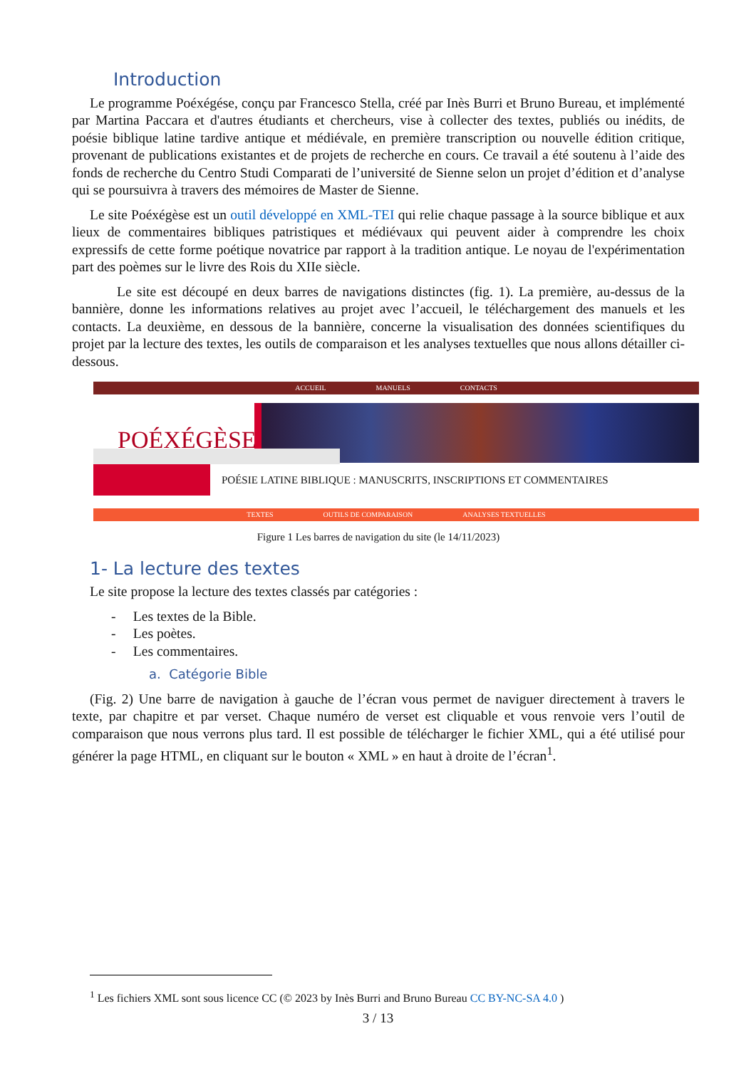Introduction
Le programme Poéxégése, conçu par Francesco Stella, créé par Inès Burri et Bruno Bureau, et implémenté par Martina Paccara et d'autres étudiants et chercheurs, vise à collecter des textes, publiés ou inédits, de poésie biblique latine tardive antique et médiévale, en première transcription ou nouvelle édition critique, provenant de publications existantes et de projets de recherche en cours. Ce travail a été soutenu à l’aide des fonds de recherche du Centro Studi Comparati de l’université de Sienne selon un projet d’édition et d’analyse qui se poursuivra à travers des mémoires de Master de Sienne.
Le site Poéxégèse est un outil développé en XML-TEI qui relie chaque passage à la source biblique et aux lieux de commentaires bibliques patristiques et médiévaux qui peuvent aider à comprendre les choix expressifs de cette forme poétique novatrice par rapport à la tradition antique. Le noyau de l'expérimentation part des poèmes sur le livre des Rois du XIIe siècle.
Le site est découpé en deux barres de navigations distinctes (fig. 1). La première, au-dessus de la bannière, donne les informations relatives au projet avec l’accueil, le téléchargement des manuels et les contacts. La deuxième, en dessous de la bannière, concerne la visualisation des données scientifiques du projet par la lecture des textes, les outils de comparaison et les analyses textuelles que nous allons détailler ci-dessous.
ACCUEIL MANUELS CONTACTS
POÉXÉGÈSE
POÉSIE LATINE BIBLIQUE : MANUSCRITS, INSCRIPTIONS ET COMMENTAIRES
TEXTES OUTILS DE COMPARAISON ANALYSES TEXTUELLES
Figure 1 Les barres de navigation du site (le 14/11/2023)
1- La lecture des textes
Le site propose la lecture des textes classés par catégories :
- Les textes de la Bible.
- Les poètes.
- Les commentaires.
a. Catégorie Bible
(Fig. 2) Une barre de navigation à gauche de l’écran vous permet de naviguer directement à travers le texte, par chapitre et par verset. Chaque numéro de verset est cliquable et vous renvoie vers l’outil de comparaison que nous verrons plus tard. Il est possible de télécharger le fichier XML, qui a été utilisé pour générer la page HTML, en cliquant sur le bouton « XML » en haut à droite de l’écran<sup>1</sup>.
<sup>1</sup> Les fichiers XML sont sous licence CC (© 2023 by Inès Burri and Bruno Bureau CC BY-NC-SA 4.0 )
3 / 13